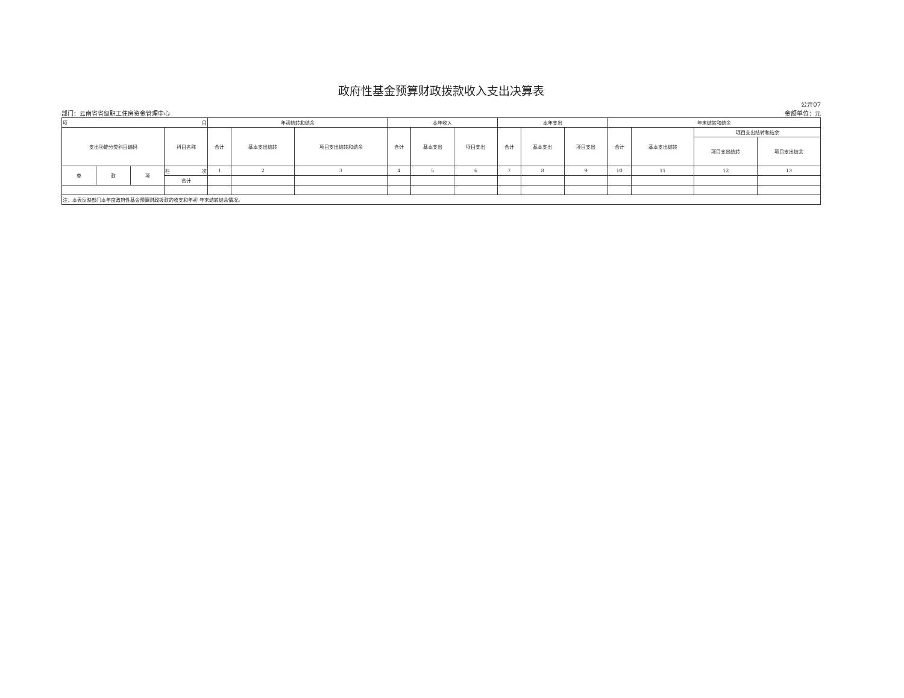政府性基金预算财政拨款收入支出决算表
公开07
部门：云南省省级职工住房资金管理中心 金额单位：元
| 项 目 | | | | 年初结转和结余 | | | 本年收入 | | | 本年支出 | | | 年末结转和结余 | | | |
| --- | --- | --- | --- | --- | --- | --- | --- | --- | --- | --- | --- | --- | --- | --- | --- | --- |
| 支出功能分类科目编码 | | | 科目名称 | 合计 | 基本支出结转 | 项目支出结转和结余 | 合计 | 基本支出 | 项目支出 | 合计 | 基本支出 | 项目支出 | 合计 | 基本支出结转 | 项目支出结转和结余 | |
| | | | | | | | | | | | | | | | 项目支出结转 | 项目支出结余 |
| 类 | 款 | 项 | 栏 次 | 1 | 2 | 3 | 4 | 5 | 6 | 7 | 8 | 9 | 10 | 11 | 12 | 13 |
| | | | 合计 | | | | | | | | | | | | | |
| 注：本表反映部门本年度政府性基金预算财政拨款的收支和年初 年末结转结余情况。 | | | | | | | | | | | | | | | | |